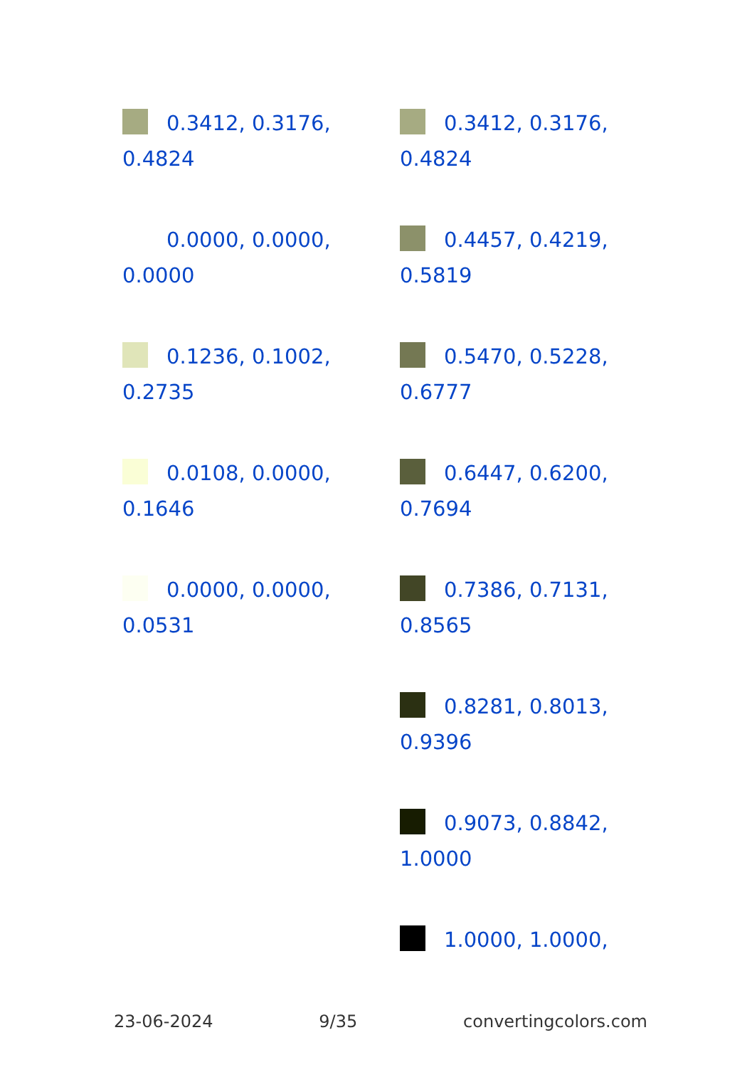0.3412, 0.3176,
0.4824
0.0000, 0.0000,
0.0000
0.1236, 0.1002,
0.2735
0.0108, 0.0000,
0.1646
0.0000, 0.0000,
0.0531
0.3412, 0.3176,
0.4824
0.4457, 0.4219,
0.5819
0.5470, 0.5228,
0.6777
0.6447, 0.6200,
0.7694
0.7386, 0.7131,
0.8565
0.8281, 0.8013,
0.9396
0.9073, 0.8842,
1.0000
1.0000, 1.0000,
23-06-2024 9/35 convertingcolors.com